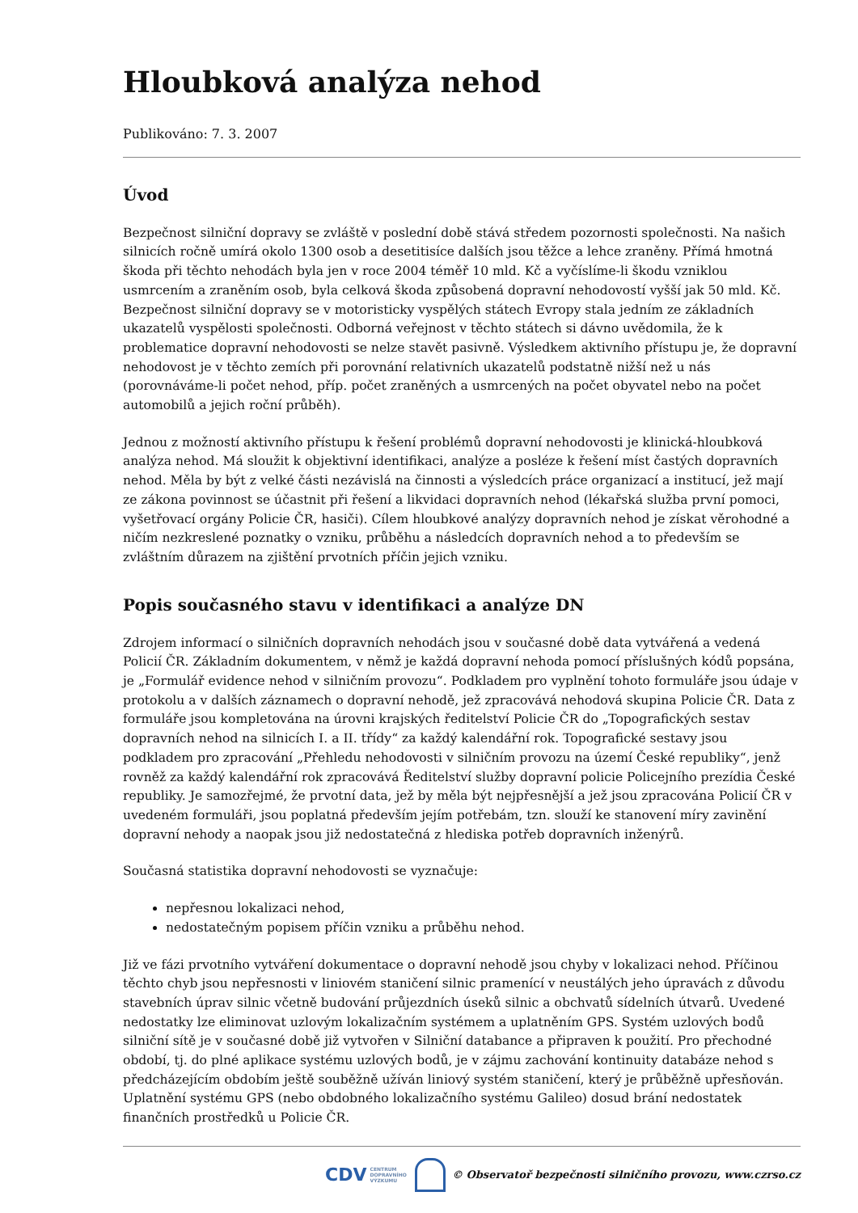Hloubková analýza nehod
Publikováno: 7. 3. 2007
Úvod
Bezpečnost silniční dopravy se zvláště v poslední době stává středem pozornosti společnosti. Na našich silnicích ročně umírá okolo 1300 osob a desetitisíce dalších jsou těžce a lehce zraněny. Přímá hmotná škoda při těchto nehodách byla jen v roce 2004 téměř 10 mld. Kč a vyčíslíme-li škodu vzniklou usmrcením a zraněním osob, byla celková škoda způsobená dopravní nehodovostí vyšší jak 50 mld. Kč. Bezpečnost silniční dopravy se v motoristicky vyspělých státech Evropy stala jedním ze základních ukazatelů vyspělosti společnosti. Odborná veřejnost v těchto státech si dávno uvědomila, že k problematice dopravní nehodovosti se nelze stavět pasivně. Výsledkem aktivního přístupu je, že dopravní nehodovost je v těchto zemích při porovnání relativních ukazatelů podstatně nižší než u nás (porovnáváme-li počet nehod, příp. počet zraněných a usmrcených na počet obyvatel nebo na počet automobilů a jejich roční průběh).
Jednou z možností aktivního přístupu k řešení problémů dopravní nehodovosti je klinická-hloubková analýza nehod. Má sloužit k objektivní identifikaci, analýze a posléze k řešení míst častých dopravních nehod. Měla by být z velké části nezávislá na činnosti a výsledcích práce organizací a institucí, jež mají ze zákona povinnost se účastnit při řešení a likvidaci dopravních nehod (lékařská služba první pomoci, vyšetřovací orgány Policie ČR, hasiči). Cílem hloubkové analýzy dopravních nehod je získat věrohodné a ničím nezkreslené poznatky o vzniku, průběhu a následcích dopravních nehod a to především se zvláštním důrazem na zjištění prvotních příčin jejich vzniku.
Popis současného stavu v identifikaci a analýze DN
Zdrojem informací o silničních dopravních nehodách jsou v současné době data vytvářená a vedená Policií ČR. Základním dokumentem, v němž je každá dopravní nehoda pomocí příslušných kódů popsána, je „Formulář evidence nehod v silničním provozu“. Podkladem pro vyplnění tohoto formuláře jsou údaje v protokolu a v dalších záznamech o dopravní nehodě, jež zpracovává nehodová skupina Policie ČR. Data z formuláře jsou kompletována na úrovni krajských ředitelství Policie ČR do „Topografických sestav dopravních nehod na silnicích I. a II. třídy“ za každý kalendářní rok. Topografické sestavy jsou podkladem pro zpracování „Přehledu nehodovosti v silničním provozu na území České republiky“, jenž rovněž za každý kalendářní rok zpracovává Ředitelství služby dopravní policie Policejního prezídia České republiky. Je samozřejmé, že prvotní data, jež by měla být nejpřesnější a jež jsou zpracována Policií ČR v uvedeném formuláři, jsou poplatná především jejím potřebám, tzn. slouží ke stanovení míry zavinění dopravní nehody a naopak jsou již nedostatečná z hlediska potřeb dopravních inženýrů.
Současná statistika dopravní nehodovosti se vyznačuje:
nepřesnou lokalizaci nehod,
nedostatečným popisem příčin vzniku a průběhu nehod.
Již ve fázi prvotního vytváření dokumentace o dopravní nehodě jsou chyby v lokalizaci nehod. Příčinou těchto chyb jsou nepřesnosti v liniovém staničení silnic pramenící v neustálých jeho úpravách z důvodu stavebních úprav silnic včetně budování průjezdních úseků silnic a obchvatů sídelních útvarů. Uvedené nedostatky lze eliminovat uzlovým lokalizačním systémem a uplatněním GPS. Systém uzlových bodů silniční sítě je v současné době již vytvořen v Silniční databance a připraven k použití. Pro přechodné období, tj. do plné aplikace systému uzlových bodů, je v zájmu zachování kontinuity databáze nehod s předcházejícím obdobím ještě souběžně užíván liniový systém staničení, který je průběžně upřesňován. Uplatnění systému GPS (nebo obdobného lokalizačního systému Galileo) dosud brání nedostatek finančních prostředků u Policie ČR.
CDV CENTRUM
DOPRAVNÍHO
VÝZKUMU © Observatoř bezpečnosti silničního provozu, www.czrso.cz